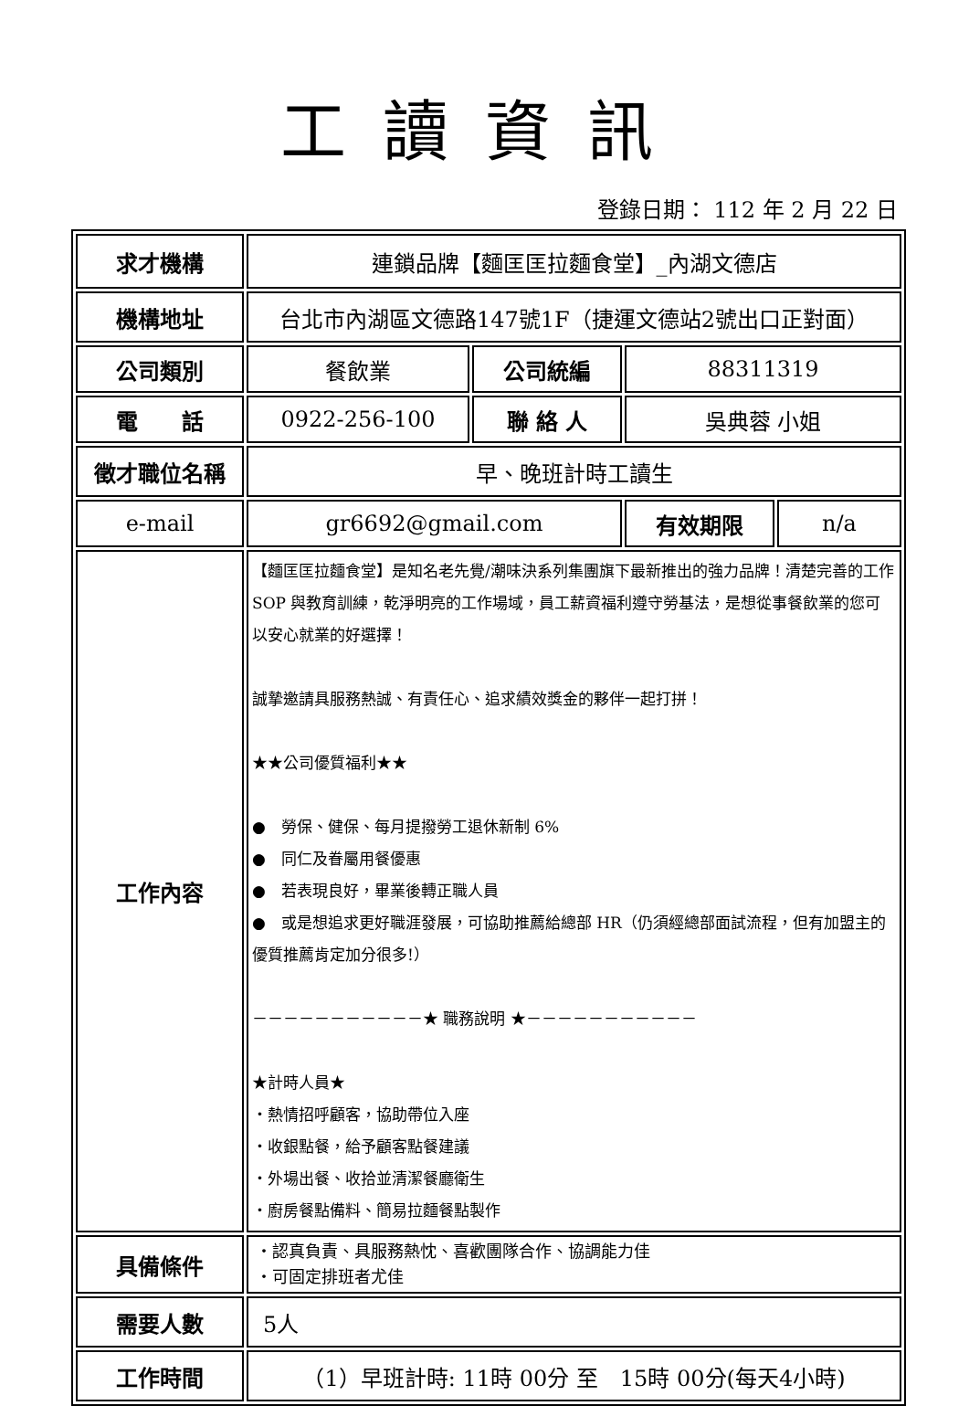工讀資訊
登錄日期： 112 年 2 月 22 日
| 求才機構 | 連鎖品牌【麵匡匡拉麵食堂】_內湖文德店 | | | |
| 機構地址 | 台北市內湖區文德路147號1F（捷運文德站2號出口正對面） | | | |
| 公司類別 | 餐飲業 | 公司統編 | 88311319 | |
| 電 話 | 0922-256-100 | 聯 絡 人 | 吳典蓉 小姐 | |
| 徵才職位名稱 | 早、晚班計時工讀生 | | | |
| e-mail | gr6692@gmail.com | | 有效期限 | n/a |
| 工作內容 | 【麵匡匡拉麵食堂】是知名老先覺/潮味決系列集團旗下最新推出的強力品牌！清楚完善的工作 SOP 與教育訓練，乾淨明亮的工作場域，員工薪資福利遵守勞基法，是想從事餐飲業的您可以安心就業的好選擇！ 誠摯邀請具服務熱誠、有責任心、追求績效獎金的夥伴一起打拼！ ★★公司優質福利★★ ● 勞保、健保、每月提撥勞工退休新制 6% ● 同仁及眷屬用餐優惠 ● 若表現良好，畢業後轉正職人員 ● 或是想追求更好職涯發展，可協助推薦給總部 HR（仍須經總部面試流程，但有加盟主的優質推薦肯定加分很多!） －－－－－－－－－－－★ 職務說明 ★－－－－－－－－－－－ ★計時人員★ ‧熱情招呼顧客，協助帶位入座 ‧收銀點餐，給予顧客點餐建議 ‧外場出餐、收拾並清潔餐廳衛生 ‧廚房餐點備料、簡易拉麵餐點製作 | | | |
| 具備條件 | ‧認真負責、具服務熱忱、喜歡團隊合作、協調能力佳 ‧可固定排班者尤佳 | | | |
| 需要人數 | 5人 | | | |
| 工作時間 | （1）早班計時: 11時 00分 至 15時 00分(每天4小時) | | | |